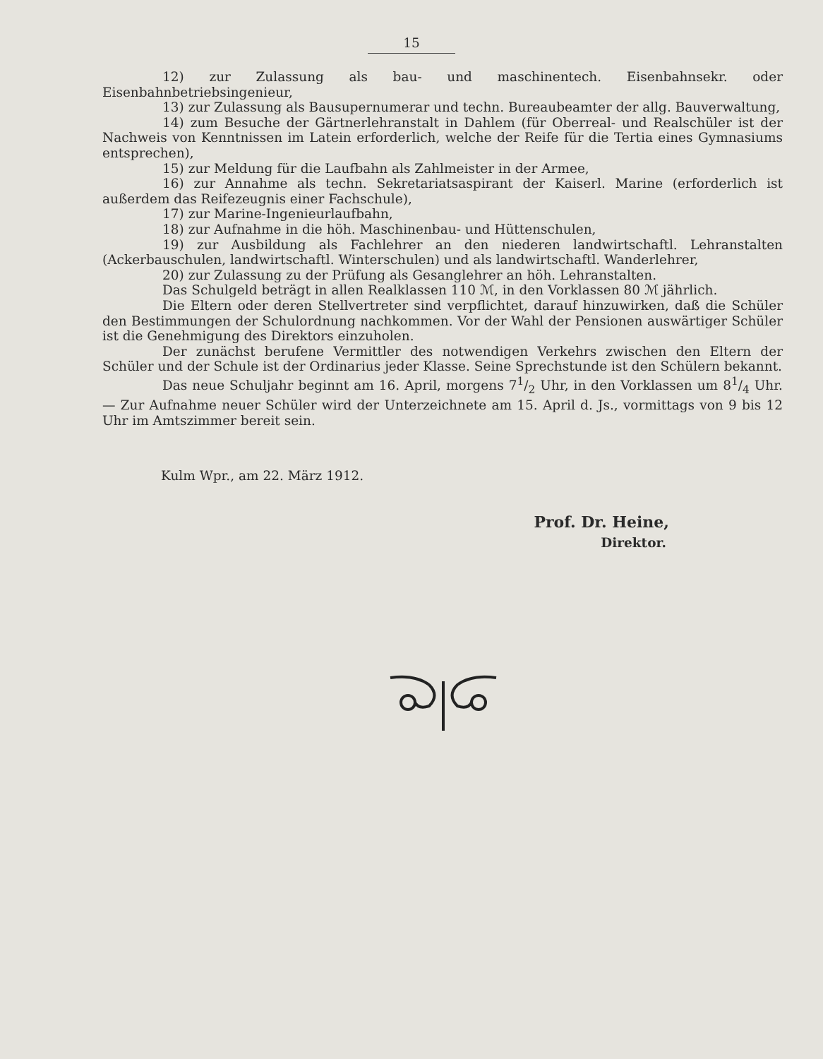15
12) zur Zulassung als bau- und maschinentech. Eisenbahnsekr. oder Eisenbahnbetriebsingenieur,
13) zur Zulassung als Bausupernumerar und techn. Bureaubeamter der allg. Bauverwaltung,
14) zum Besuche der Gärtnerlehranstalt in Dahlem (für Oberreal- und Realschüler ist der Nachweis von Kenntnissen im Latein erforderlich, welche der Reife für die Tertia eines Gymnasiums entsprechen),
15) zur Meldung für die Laufbahn als Zahlmeister in der Armee,
16) zur Annahme als techn. Sekretariatsaspirant der Kaiserl. Marine (erforderlich ist außerdem das Reifezeugnis einer Fachschule),
17) zur Marine-Ingenieurlaufbahn,
18) zur Aufnahme in die höh. Maschinenbau- und Hüttenschulen,
19) zur Ausbildung als Fachlehrer an den niederen landwirtschaftl. Lehranstalten (Ackerbauschulen, landwirtschaftl. Winterschulen) und als landwirtschaftl. Wanderlehrer,
20) zur Zulassung zu der Prüfung als Gesanglehrer an höh. Lehranstalten.
Das Schulgeld beträgt in allen Realklassen 110 ℳ, in den Vorklassen 80 ℳ jährlich.
Die Eltern oder deren Stellvertreter sind verpflichtet, darauf hinzuwirken, daß die Schüler den Bestimmungen der Schulordnung nachkommen. Vor der Wahl der Pensionen auswärtiger Schüler ist die Genehmigung des Direktors einzuholen.
Der zunächst berufene Vermittler des notwendigen Verkehrs zwischen den Eltern der Schüler und der Schule ist der Ordinarius jeder Klasse. Seine Sprechstunde ist den Schülern bekannt.
Das neue Schuljahr beginnt am 16. April, morgens 71/2 Uhr, in den Vorklassen um 81/4 Uhr. — Zur Aufnahme neuer Schüler wird der Unterzeichnete am 15. April d. Js., vormittags von 9 bis 12 Uhr im Amtszimmer bereit sein.
Kulm Wpr., am 22. März 1912.
Prof. Dr. Heine,
Direktor.